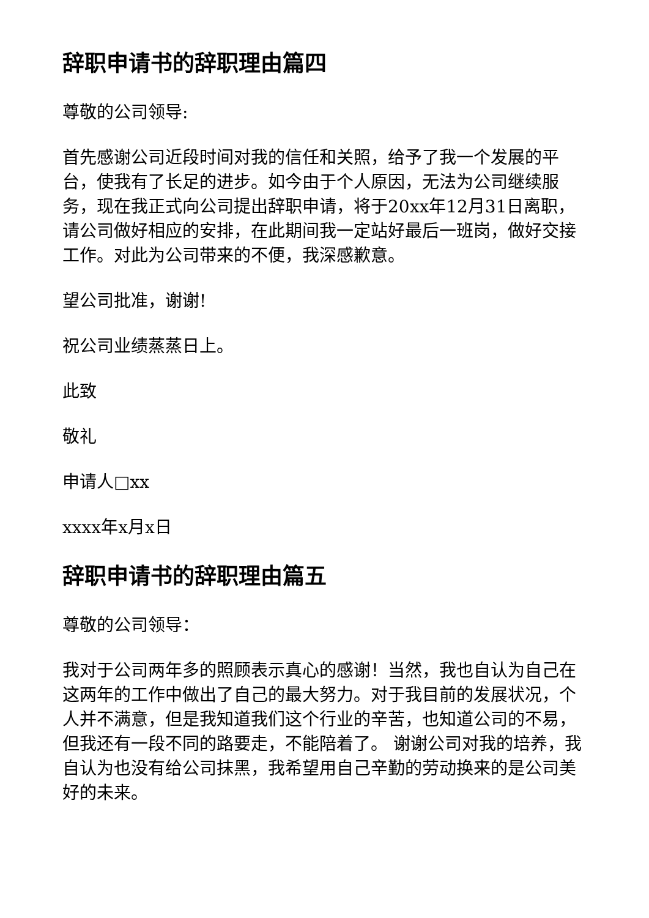辞职申请书的辞职理由篇四
尊敬的公司领导:
首先感谢公司近段时间对我的信任和关照，给予了我一个发展的平台，使我有了长足的进步。如今由于个人原因，无法为公司继续服务，现在我正式向公司提出辞职申请，将于20xx年12月31日离职，请公司做好相应的安排，在此期间我一定站好最后一班岗，做好交接工作。对此为公司带来的不便，我深感歉意。
望公司批准，谢谢!
祝公司业绩蒸蒸日上。
此致
敬礼
申请人□xx
xxxx年x月x日
辞职申请书的辞职理由篇五
尊敬的公司领导：
我对于公司两年多的照顾表示真心的感谢！当然，我也自认为自己在这两年的工作中做出了自己的最大努力。对于我目前的发展状况，个人并不满意，但是我知道我们这个行业的辛苦，也知道公司的不易，但我还有一段不同的路要走，不能陪着了。 谢谢公司对我的培养，我自认为也没有给公司抹黑，我希望用自己辛勤的劳动换来的是公司美好的未来。